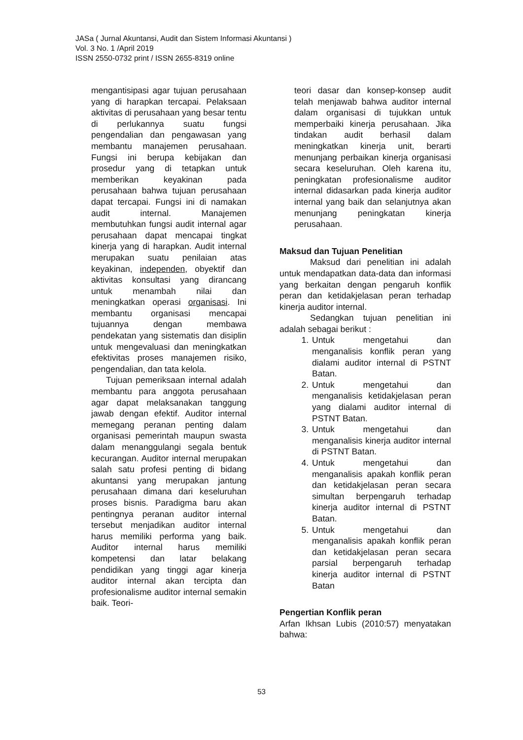JASa ( Jurnal Akuntansi, Audit dan Sistem Informasi Akuntansi )
Vol. 3 No. 1 /April 2019
ISSN 2550-0732 print / ISSN 2655-8319 online
mengantisipasi agar tujuan perusahaan yang di harapkan tercapai. Pelaksaan aktivitas di perusahaan yang besar tentu di perlukannya suatu fungsi pengendalian dan pengawasan yang membantu manajemen perusahaan. Fungsi ini berupa kebijakan dan prosedur yang di tetapkan untuk memberikan keyakinan pada perusahaan bahwa tujuan perusahaan dapat tercapai. Fungsi ini di namakan audit internal. Manajemen membutuhkan fungsi audit internal agar perusahaan dapat mencapai tingkat kinerja yang di harapkan. Audit internal merupakan suatu penilaian atas keyakinan, independen, obyektif dan aktivitas konsultasi yang dirancang untuk menambah nilai dan meningkatkan operasi organisasi. Ini membantu organisasi mencapai tujuannya dengan membawa pendekatan yang sistematis dan disiplin untuk mengevaluasi dan meningkatkan efektivitas proses manajemen risiko, pengendalian, dan tata kelola.
Tujuan pemeriksaan internal adalah membantu para anggota perusahaan agar dapat melaksanakan tanggung jawab dengan efektif. Auditor internal memegang peranan penting dalam organisasi pemerintah maupun swasta dalam menanggulangi segala bentuk kecurangan. Auditor internal merupakan salah satu profesi penting di bidang akuntansi yang merupakan jantung perusahaan dimana dari keseluruhan proses bisnis. Paradigma baru akan pentingnya peranan auditor internal tersebut menjadikan auditor internal harus memiliki performa yang baik. Auditor internal harus memiliki kompetensi dan latar belakang pendidikan yang tinggi agar kinerja auditor internal akan tercipta dan profesionalisme auditor internal semakin baik. Teori-
teori dasar dan konsep-konsep audit telah menjawab bahwa auditor internal dalam organisasi di tujukkan untuk memperbaiki kinerja perusahaan. Jika tindakan audit berhasil dalam meningkatkan kinerja unit, berarti menunjang perbaikan kinerja organisasi secara keseluruhan. Oleh karena itu, peningkatan profesionalisme auditor internal didasarkan pada kinerja auditor internal yang baik dan selanjutnya akan menunjang peningkatan kinerja perusahaan.
Maksud dan Tujuan Penelitian
Maksud dari penelitian ini adalah untuk mendapatkan data-data dan informasi yang berkaitan dengan pengaruh konflik peran dan ketidakjelasan peran terhadap kinerja auditor internal.
Sedangkan tujuan penelitian ini adalah sebagai berikut :
1. Untuk mengetahui dan menganalisis konflik peran yang dialami auditor internal di PSTNT Batan.
2. Untuk mengetahui dan menganalisis ketidakjelasan peran yang dialami auditor internal di PSTNT Batan.
3. Untuk mengetahui dan menganalisis kinerja auditor internal di PSTNT Batan.
4. Untuk mengetahui dan menganalisis apakah konflik peran dan ketidakjelasan peran secara simultan berpengaruh terhadap kinerja auditor internal di PSTNT Batan.
5. Untuk mengetahui dan menganalisis apakah konflik peran dan ketidakjelasan peran secara parsial berpengaruh terhadap kinerja auditor internal di PSTNT Batan
Pengertian Konflik peran
Arfan Ikhsan Lubis (2010:57) menyatakan bahwa:
53